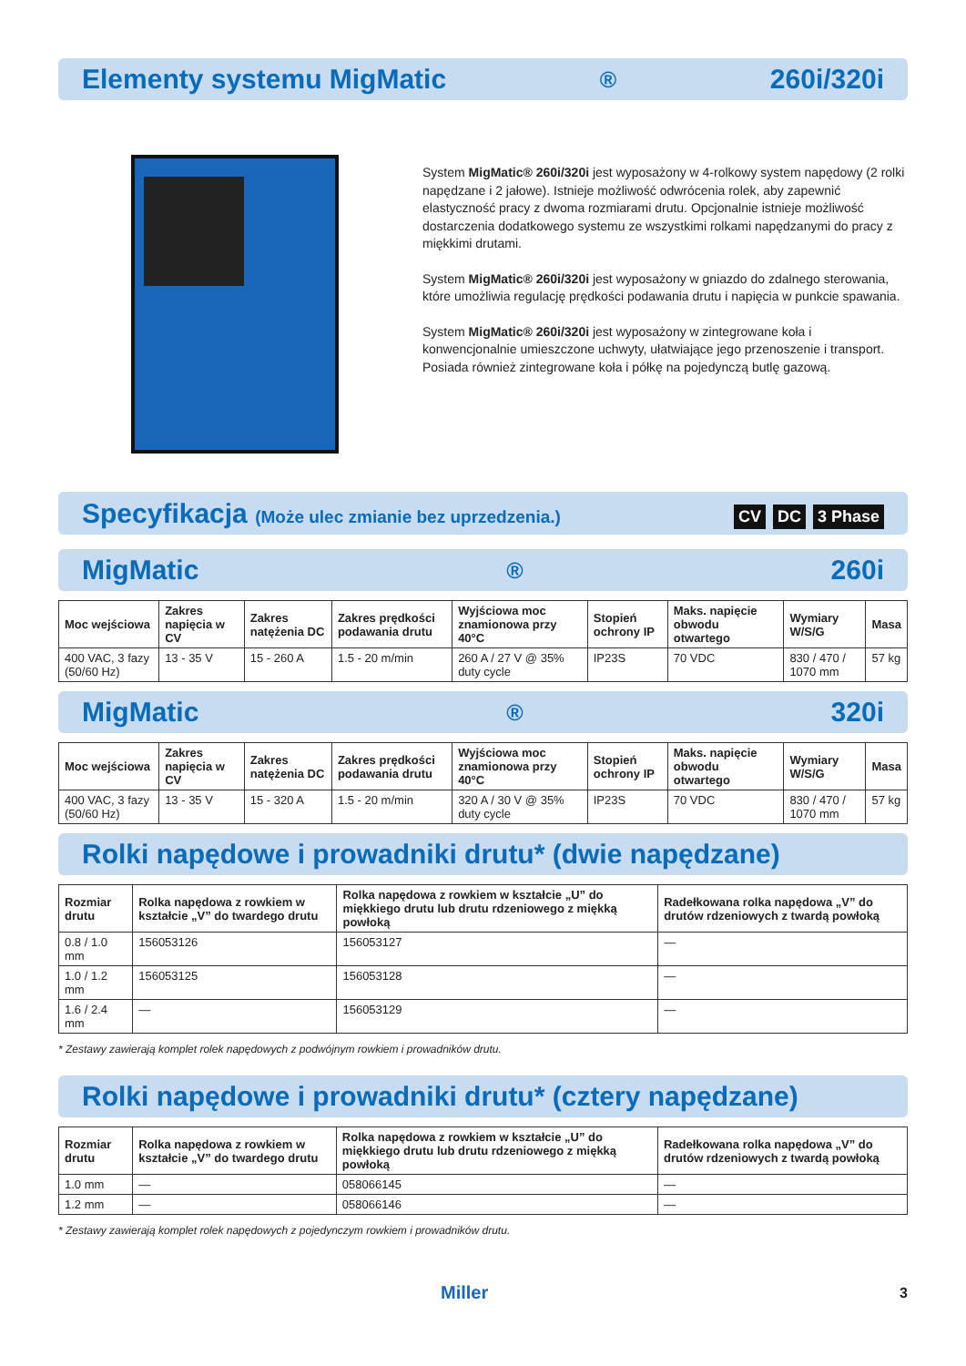Elementy systemu MigMatic<sup>®</sup> 260i/320i
System MigMatic® 260i/320i jest wyposażony w 4-rolkowy system napędowy (2 rolki napędzane i 2 jałowe). Istnieje możliwość odwrócenia rolek, aby zapewnić elastyczność pracy z dwoma rozmiarami drutu. Opcjonalnie istnieje możliwość dostarczenia dodatkowego systemu ze wszystkimi rolkami napędzanymi do pracy z miękkimi drutami.
System MigMatic® 260i/320i jest wyposażony w gniazdo do zdalnego sterowania, które umożliwia regulację prędkości podawania drutu i napięcia w punkcie spawania.
System MigMatic® 260i/320i jest wyposażony w zintegrowane koła i konwencjonalnie umieszczone uchwyty, ułatwiające jego przenoszenie i transport. Posiada również zintegrowane koła i półkę na pojedynczą butlę gazową.
Specyfikacja (Może ulec zmianie bez uprzedzenia.) CV DC 3 Phase
MigMatic<sup>®</sup> 260i
| Moc wejściowa | Zakres napięcia w CV | Zakres natężenia DC | Zakres prędkości podawania drutu | Wyjściowa moc znamionowa przy 40°C | Stopień ochrony IP | Maks. napięcie obwodu otwartego | Wymiary W/S/G | Masa |
| --- | --- | --- | --- | --- | --- | --- | --- | --- |
| 400 VAC, 3 fazy (50/60 Hz) | 13 - 35 V | 15 - 260 A | 1.5 - 20 m/min | 260 A / 27 V @ 35% duty cycle | IP23S | 70 VDC | 830 / 470 / 1070 mm | 57 kg |
MigMatic<sup>®</sup> 320i
| Moc wejściowa | Zakres napięcia w CV | Zakres natężenia DC | Zakres prędkości podawania drutu | Wyjściowa moc znamionowa przy 40°C | Stopień ochrony IP | Maks. napięcie obwodu otwartego | Wymiary W/S/G | Masa |
| --- | --- | --- | --- | --- | --- | --- | --- | --- |
| 400 VAC, 3 fazy (50/60 Hz) | 13 - 35 V | 15 - 320 A | 1.5 - 20 m/min | 320 A / 30 V @ 35% duty cycle | IP23S | 70 VDC | 830 / 470 / 1070 mm | 57 kg |
Rolki napędowe i prowadniki drutu* (dwie napędzane)
| Rozmiar drutu | Rolka napędowa z rowkiem w kształcie „V” do twardego drutu | Rolka napędowa z rowkiem w kształcie „U” do miękkiego drutu lub drutu rdzeniowego z miękką powłoką | Radełkowana rolka napędowa „V” do drutów rdzeniowych z twardą powłoką |
| --- | --- | --- | --- |
| 0.8 / 1.0 mm | 156053126 | 156053127 | — |
| 1.0 / 1.2 mm | 156053125 | 156053128 | — |
| 1.6 / 2.4 mm | — | 156053129 | — |
* Zestawy zawierają komplet rolek napędowych z podwójnym rowkiem i prowadników drutu.
Rolki napędowe i prowadniki drutu* (cztery napędzane)
| Rozmiar drutu | Rolka napędowa z rowkiem w kształcie „V” do twardego drutu | Rolka napędowa z rowkiem w kształcie „U” do miękkiego drutu lub drutu rdzeniowego z miękką powłoką | Radełkowana rolka napędowa „V” do drutów rdzeniowych z twardą powłoką |
| --- | --- | --- | --- |
| 1.0 mm | — | 058066145 | — |
| 1.2 mm | — | 058066146 | — |
* Zestawy zawierają komplet rolek napędowych z pojedynczym rowkiem i prowadników drutu.
Miller 3